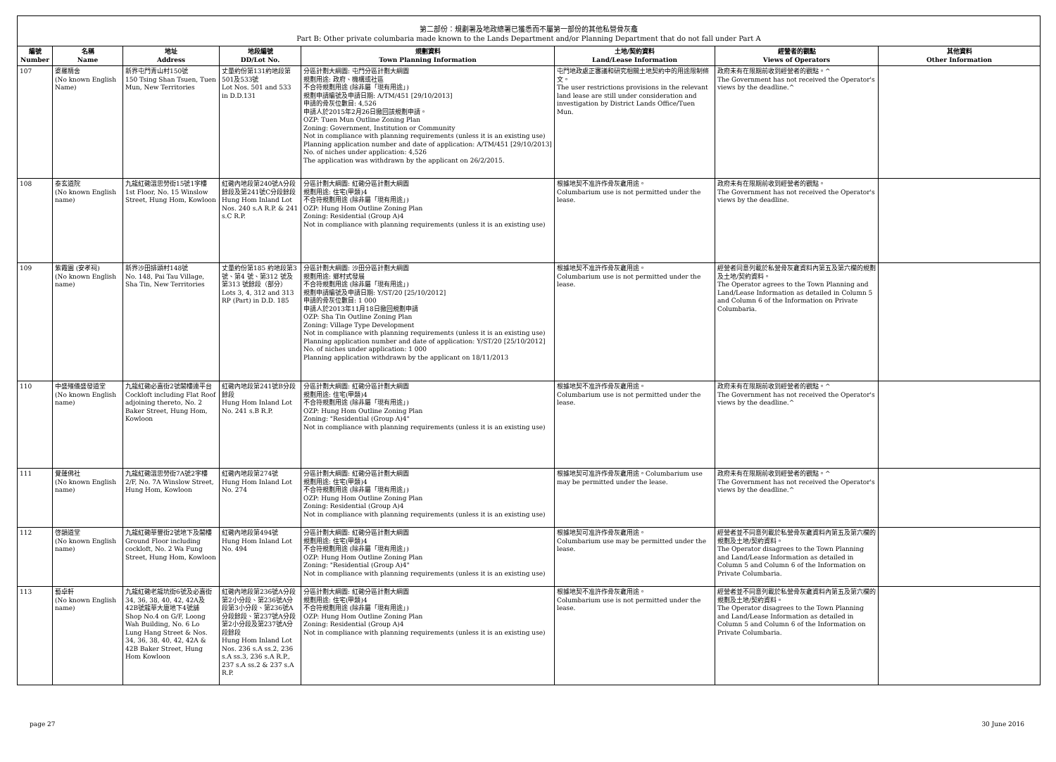第二部份：規劃署及地政總署已獲悉而不屬第一部份的其他私營骨灰龕
Part B: Other private columbaria made known to the Lands Department and/or Planning Department that do not fall under Part A
| 編號 Number | 名稱 Name | 地址 Address | 地段編號 DD/Lot No. | 規劃資料 Town Planning Information | 土地/契約資料 Land/Lease Information | 經營者的觀點 Views of Operators | 其他資料 Other Information |
| --- | --- | --- | --- | --- | --- | --- | --- |
| 107 | 婆羅精舍 (No known English Name) | 新界屯門青山村150號 150 Tsing Shan Tsuen, Tuen Mun, New Territories | 丈量約份第131約地段第501及533號 Lot Nos. 501 and 533 in D.D.131 | 分區計劃大綱圖: 屯門分區計劃大綱圖 規劃用途: 政府、機構或社區 不合符規劃用途 (除非屬「現有用途」) 規劃申請編號及申請日期: A/TM/451 [29/10/2013] 申請的骨灰位數目: 4,526 申請人於2015年2月26日撤回該規劃申請。 OZP: Tuen Mun Outline Zoning Plan Zoning: Government, Institution or Community Not in compliance with planning requirements (unless it is an existing use) Planning application number and date of application: A/TM/451 [29/10/2013] No. of niches under application: 4,526 The application was withdrawn by the applicant on 26/2/2015. | 屯門地政處正審議和研究相關土地契約中的用途限制條文。 The user restrictions provisions in the relevant land lease are still under consideration and investigation by District Lands Office/Tuen Mun. | 政府未有在限期前收到經營者的觀點。^ The Government has not received the Operator's views by the deadline.^ | |
| 108 | 泰玄道院 (No known English name) | 九龍紅磡溫思勞街15號1字樓 1st Floor, No. 15 Winslow Street, Hung Hom, Kowloon | 紅磡內地段第240號A分段餘段及第241號C分段餘段 Hung Hom Inland Lot Nos. 240 s.A R.P. & 241 s.C R.P. | 分區計劃大綱圖: 紅磡分區計劃大綱圖 規劃用途: 住宅(甲類)4 不合符規劃用途 (除非屬「現有用途」) OZP: Hung Hom Outline Zoning Plan Zoning: Residential (Group A)4 Not in compliance with planning requirements (unless it is an existing use) | 根據地契不准許作骨灰龕用途。 Columbarium use is not permitted under the lease. | 政府未有在限期前收到經營者的觀點。 The Government has not received the Operator's views by the deadline. | |
| 109 | 紫霞園 (安孝祠) (No known English name) | 新界沙田排頭村148號 No. 148, Pai Tau Village, Sha Tin, New Territories | 丈量約份第185 約地段第3號、第4 號、第312 號及第313 號餘段（部分） Lots 3, 4, 312 and 313 RP (Part) in D.D. 185 | 分區計劃大綱圖: 沙田分區計劃大綱圖 規劃用途: 鄉村式發展 不合符規劃用途 (除非屬「現有用途」) 規劃申請編號及申請日期: Y/ST/20 [25/10/2012] 申請的骨灰位數目: 1 000 申請人於2013年11月18日撤回規劃申請 OZP: Sha Tin Outline Zoning Plan Zoning: Village Type Development Not in compliance with planning requirements (unless it is an existing use) Planning application number and date of application: Y/ST/20 [25/10/2012] No. of niches under application: 1 000 Planning application withdrawn by the applicant on 18/11/2013 | 根據地契不准許作骨灰龕用途。 Columbarium use is not permitted under the lease. | 經營者同意列載於私營骨灰龕資料內第五及第六欄的規劃及土地/契約資料。 The Operator agrees to the Town Planning and Land/Lease Information as detailed in Column 5 and Column 6 of the Information on Private Columbaria. | |
| 110 | 中盛殯儀盛發道堂 (No known English name) | 九龍紅磡必嘉街2號閣樓連平台 Cockloft including Flat Roof adjoining thereto, No. 2 Baker Street, Hung Hom, Kowloon | 紅磡內地段第241號B分段餘段 Hung Hom Inland Lot No. 241 s.B R.P. | 分區計劃大綱圖: 紅磡分區計劃大綱圖 規劃用途: 住宅(甲類)4 不合符規劃用途 (除非屬「現有用途」) OZP: Hung Hom Outline Zoning Plan Zoning: "Residential (Group A)4" Not in compliance with planning requirements (unless it is an existing use) | 根據地契不准許作骨灰龕用途。 Columbarium use is not permitted under the lease. | 政府未有在限期前收到經營者的觀點。^ The Government has not received the Operator's views by the deadline.^ | |
| 111 | 覺蓮佛社 (No known English name) | 九龍紅磡溫思勞街7A號2字樓 2/F, No. 7A Winslow Street, Hung Hom, Kowloon | 紅磡內地段第274號 Hung Hom Inland Lot No. 274 | 分區計劃大綱圖: 紅磡分區計劃大綱圖 規劃用途: 住宅(甲類)4 不合符規劃用途 (除非屬「現有用途」) OZP: Hung Hom Outline Zoning Plan Zoning: Residential (Group A)4 Not in compliance with planning requirements (unless it is an existing use) | 根據地契可准許作骨灰龕用途。Columbarium use may be permitted under the lease. | 政府未有在限期前收到經營者的觀點。^ The Government has not received the Operator's views by the deadline.^ | |
| 112 | 啓韻道堂 (No known English name) | 九龍紅磡華豐街2號地下及閣樓 Ground Floor including cockloft, No. 2 Wa Fung Street, Hung Hom, Kowloon | 紅磡內地段第494號 Hung Hom Inland Lot No. 494 | 分區計劃大綱圖: 紅磡分區計劃大綱圖 規劃用途: 住宅(甲類)4 不合符規劃用途 (除非屬「現有用途」) OZP: Hung Hom Outline Zoning Plan Zoning: "Residential (Group A)4" Not in compliance with planning requirements (unless it is an existing use) | 根據地契可准許作骨灰龕用途。 Columbarium use may be permitted under the lease. | 經營者並不同意列載於私營骨灰龕資料內第五及第六欄的規劃及土地/契約資料。 The Operator disagrees to the Town Planning and Land/Lease Information as detailed in Column 5 and Column 6 of the Information on Private Columbaria. | |
| 113 | 藝卓軒 (No known English name) | 九龍紅磡老龍坑街6號及必嘉街34, 36, 38, 40, 42, 42A及42B號龍華大廈地下4號舖 Shop No.4 on G/F, Loong Wah Building, No. 6 Lo Lung Hang Street & Nos. 34, 36, 38, 40, 42, 42A & 42B Baker Street, Hung Hom Kowloon | 紅磡內地段第236號A分段第2小分段、第236號A分段第3小分段、第236號A分段餘段、第237號A分段第2小分段及第237號A分段餘段 Hung Hom Inland Lot Nos. 236 s.A ss.2, 236 s.A ss.3, 236 s.A R.P., 237 s.A ss.2 & 237 s.A R.P. | 分區計劃大綱圖: 紅磡分區計劃大綱圖 規劃用途: 住宅(甲類)4 不合符規劃用途 (除非屬「現有用途」) OZP: Hung Hom Outline Zoning Plan Zoning: Residential (Group A)4 Not in compliance with planning requirements (unless it is an existing use) | 根據地契不准許作骨灰龕用途。 Columbarium use is not permitted under the lease. | 經營者並不同意列載於私營骨灰龕資料內第五及第六欄的規劃及土地/契約資料。 The Operator disagrees to the Town Planning and Land/Lease Information as detailed in Column 5 and Column 6 of the Information on Private Columbaria. | |
page 27 30 June 2016